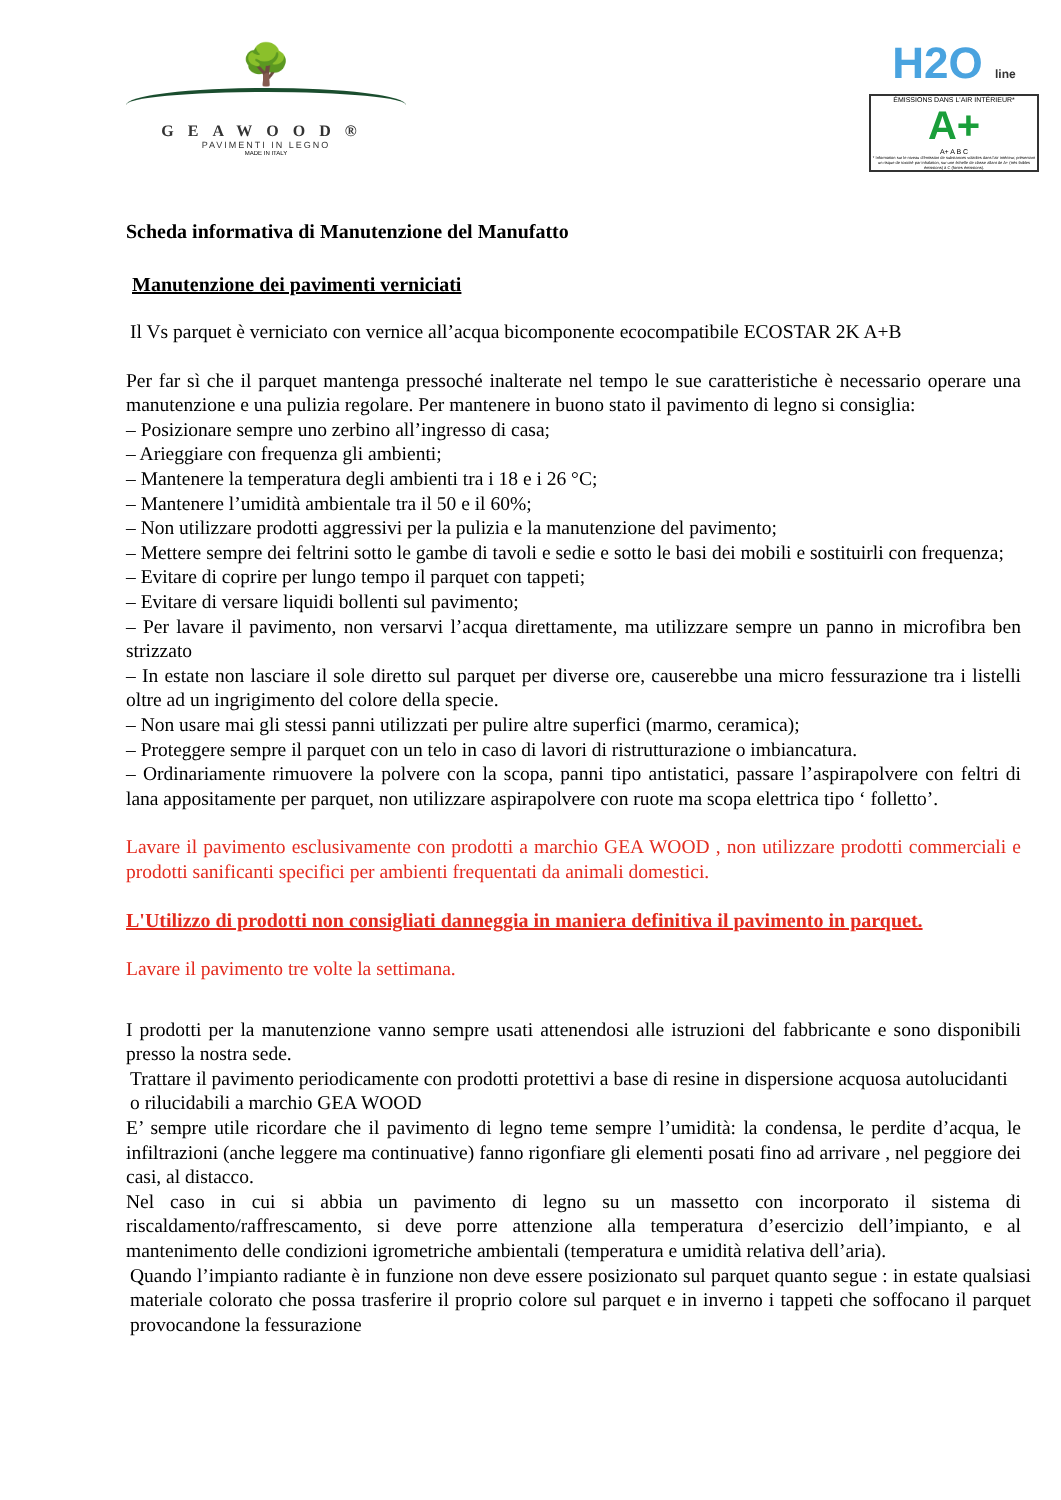🌳
GEAWOOD®
PAVIMENTI IN LEGNO
MADE IN ITALY
H2O line
ÉMISSIONS DANS L'AIR INTÉRIEUR*
A+
A+ A B C
* Information sur le niveau d'émission de substances volatiles dans l'air intérieur, présentant un risque de toxicité par inhalation, sur une échelle de classe allant de A+ (très faibles émissions) à C (fortes émissions).
Scheda informativa di Manutenzione del Manufatto
Manutenzione dei pavimenti verniciati
Il Vs parquet è verniciato con vernice all’acqua bicomponente ecocompatibile ECOSTAR 2K A+B
Per far sì che il parquet mantenga pressoché inalterate nel tempo le sue caratteristiche è necessario operare una manutenzione e una pulizia regolare. Per mantenere in buono stato il pavimento di legno si consiglia:
– Posizionare sempre uno zerbino all’ingresso di casa;
– Arieggiare con frequenza gli ambienti;
– Mantenere la temperatura degli ambienti tra i 18 e i 26 °C;
– Mantenere l’umidità ambientale tra il 50 e il 60%;
– Non utilizzare prodotti aggressivi per la pulizia e la manutenzione del pavimento;
– Mettere sempre dei feltrini sotto le gambe di tavoli e sedie e sotto le basi dei mobili e sostituirli con frequenza;
– Evitare di coprire per lungo tempo il parquet con tappeti;
– Evitare di versare liquidi bollenti sul pavimento;
– Per lavare il pavimento, non versarvi l’acqua direttamente, ma utilizzare sempre un panno in microfibra ben strizzato
– In estate non lasciare il sole diretto sul parquet per diverse ore, causerebbe una micro fessurazione tra i listelli oltre ad un ingrigimento del colore della specie.
– Non usare mai gli stessi panni utilizzati per pulire altre superfici (marmo, ceramica);
– Proteggere sempre il parquet con un telo in caso di lavori di ristrutturazione o imbiancatura.
– Ordinariamente rimuovere la polvere con la scopa, panni tipo antistatici, passare l’aspirapolvere con feltri di lana appositamente per parquet, non utilizzare aspirapolvere con ruote ma scopa elettrica tipo ‘ folletto’.
Lavare il pavimento esclusivamente con prodotti a marchio GEA WOOD , non utilizzare prodotti commerciali e prodotti sanificanti specifici per ambienti frequentati da animali domestici.
L'Utilizzo di prodotti non consigliati danneggia in maniera definitiva il pavimento in parquet.
Lavare il pavimento tre volte la settimana.
I prodotti per la manutenzione vanno sempre usati attenendosi alle istruzioni del fabbricante e sono disponibili presso la nostra sede.
Trattare il pavimento periodicamente con prodotti protettivi a base di resine in dispersione acquosa autolucidanti o rilucidabili a marchio GEA WOOD
E’ sempre utile ricordare che il pavimento di legno teme sempre l’umidità: la condensa, le perdite d’acqua, le infiltrazioni (anche leggere ma continuative) fanno rigonfiare gli elementi posati fino ad arrivare , nel peggiore dei casi, al distacco.
Nel caso in cui si abbia un pavimento di legno su un massetto con incorporato il sistema di riscaldamento/raffrescamento, si deve porre attenzione alla temperatura d’esercizio dell’impianto, e al mantenimento delle condizioni igrometriche ambientali (temperatura e umidità relativa dell’aria).
Quando l’impianto radiante è in funzione non deve essere posizionato sul parquet quanto segue : in estate qualsiasi materiale colorato che possa trasferire il proprio colore sul parquet e in inverno i tappeti che soffocano il parquet provocandone la fessurazione